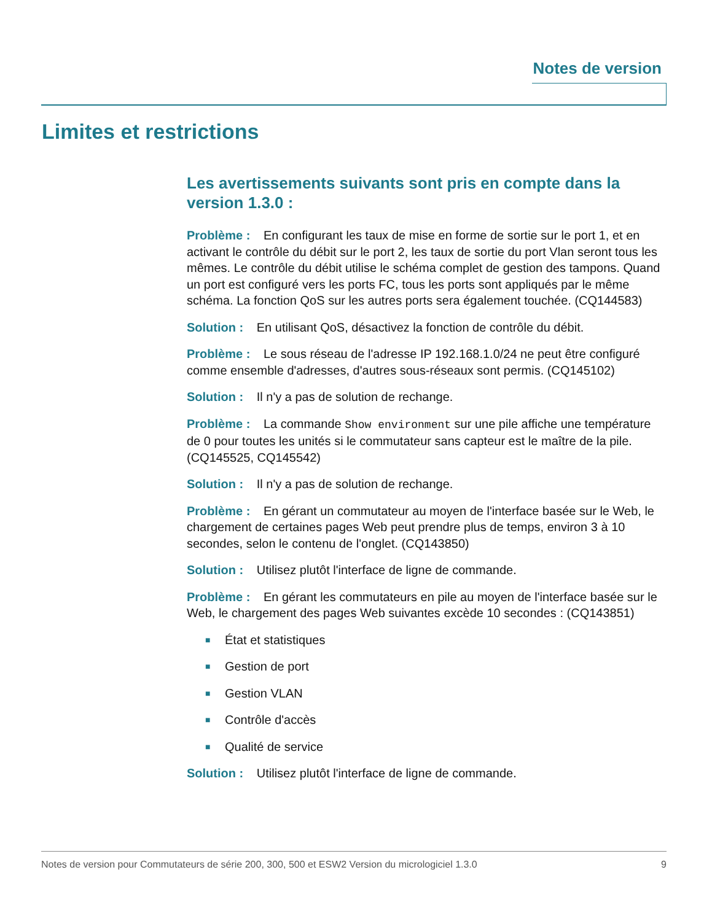Notes de version
Limites et restrictions
Les avertissements suivants sont pris en compte dans la version 1.3.0 :
Problème : En configurant les taux de mise en forme de sortie sur le port 1, et en activant le contrôle du débit sur le port 2, les taux de sortie du port Vlan seront tous les mêmes. Le contrôle du débit utilise le schéma complet de gestion des tampons. Quand un port est configuré vers les ports FC, tous les ports sont appliqués par le même schéma. La fonction QoS sur les autres ports sera également touchée. (CQ144583)
Solution : En utilisant QoS, désactivez la fonction de contrôle du débit.
Problème : Le sous réseau de l'adresse IP 192.168.1.0/24 ne peut être configuré comme ensemble d'adresses, d'autres sous-réseaux sont permis. (CQ145102)
Solution : Il n'y a pas de solution de rechange.
Problème : La commande Show environment sur une pile affiche une température de 0 pour toutes les unités si le commutateur sans capteur est le maître de la pile. (CQ145525, CQ145542)
Solution : Il n'y a pas de solution de rechange.
Problème : En gérant un commutateur au moyen de l'interface basée sur le Web, le chargement de certaines pages Web peut prendre plus de temps, environ 3 à 10 secondes, selon le contenu de l'onglet. (CQ143850)
Solution : Utilisez plutôt l'interface de ligne de commande.
Problème : En gérant les commutateurs en pile au moyen de l'interface basée sur le Web, le chargement des pages Web suivantes excède 10 secondes : (CQ143851)
■ État et statistiques
■ Gestion de port
■ Gestion VLAN
■ Contrôle d'accès
■ Qualité de service
Solution : Utilisez plutôt l'interface de ligne de commande.
Notes de version pour Commutateurs de série 200, 300, 500 et ESW2 Version du micrologiciel 1.3.0 9